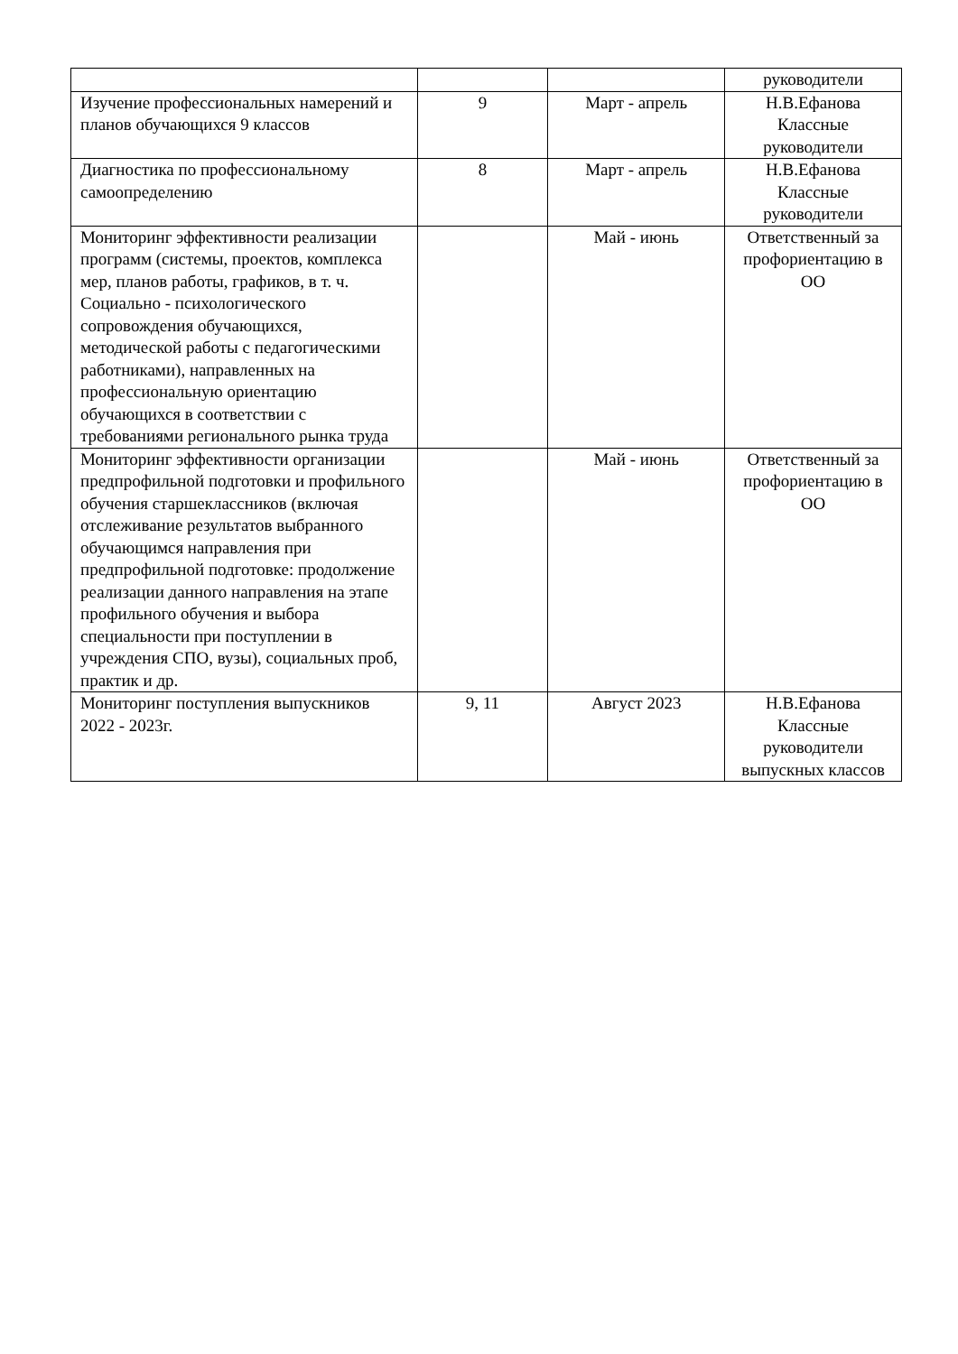| | | | руководители |
| Изучение профессиональных намерений и планов обучающихся 9 классов | 9 | Март - апрель | Н.В.Ефанова Классные руководители |
| Диагностика по профессиональному самоопределению | 8 | Март - апрель | Н.В.Ефанова Классные руководители |
| Мониторинг эффективности реализации программ (системы, проектов, комплекса мер, планов работы, графиков, в т. ч. Социально - психологического сопровождения обучающихся, методической работы с педагогическими работниками), направленных на профессиональную ориентацию обучающихся в соответствии с требованиями регионального рынка труда | | Май - июнь | Ответственный за профориентацию в ОО |
| Мониторинг эффективности организации предпрофильной подготовки и профильного обучения старшеклассников (включая отслеживание результатов выбранного обучающимся направления при предпрофильной подготовке: продолжение реализации данного направления на этапе профильного обучения и выбора специальности при поступлении в учреждения СПО, вузы), социальных проб, практик и др. | | Май - июнь | Ответственный за профориентацию в ОО |
| Мониторинг поступления выпускников 2022 - 2023г. | 9, 11 | Август 2023 | Н.В.Ефанова Классные руководители выпускных классов |